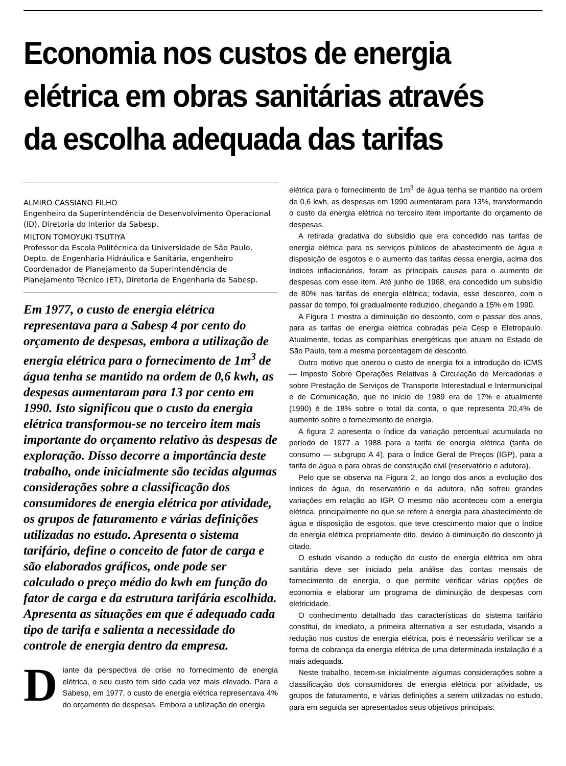Economia nos custos de energia elétrica em obras sanitárias através da escolha adequada das tarifas
ALMIRO CASSIANO FILHO
Engenheiro da Superintendência de Desenvolvimento Operacional (ID), Diretoria do Interior da Sabesp.
MILTON TOMOYUKI TSUTIYA
Professor da Escola Politécnica da Universidade de São Paulo, Depto. de Engenharia Hidráulica e Sanitária, engenheiro Coordenador de Planejamento da Superintendência de Planejamento Técnico (ET), Diretoria de Engenharia da Sabesp.
Em 1977, o custo de energia elétrica representava para a Sabesp 4 por cento do orçamento de despesas, embora a utilização de energia elétrica para o fornecimento de 1m<sup>3</sup> de água tenha se mantido na ordem de 0,6 kwh, as despesas aumentaram para 13 por cento em 1990. Isto significou que o custo da energia elétrica transformou-se no terceiro item mais importante do orçamento relativo às despesas de exploração. Disso decorre a importância deste trabalho, onde inicialmente são tecidas algumas considerações sobre a classificação dos consumidores de energia elétrica por atividade, os grupos de faturamento e várias definições utilizadas no estudo. Apresenta o sistema tarifário, define o conceito de fator de carga e são elaborados gráficos, onde pode ser calculado o preço médio do kwh em função do fator de carga e da estrutura tarifária escolhida. Apresenta as situações em que é adequado cada tipo de tarifa e salienta a necessidade do controle de energia dentro da empresa.
Diante da perspectiva de crise no fornecimento de energia elétrica, o seu custo tem sido cada vez mais elevado. Para a Sabesp, em 1977, o custo de energia elétrica representava 4% do orçamento de despesas. Embora a utilização de energia
elétrica para o fornecimento de 1m<sup>3</sup> de água tenha se mantido na ordem de 0,6 kwh, as despesas em 1990 aumentaram para 13%, transformando o custo da energia elétrica no terceiro item importante do orçamento de despesas.
A retirada gradativa do subsídio que era concedido nas tarifas de energia elétrica para os serviços públicos de abastecimento de água e disposição de esgotos e o aumento das tarifas dessa energia, acima dos índices inflacionários, foram as principais causas para o aumento de despesas com esse item. Até junho de 1968, era concedido um subsídio de 80% nas tarifas de energia elétrica; todavia, esse desconto, com o passar do tempo, foi gradualmente reduzido, chegando a 15% em 1990.
A Figura 1 mostra a diminuição do desconto, com o passar dos anos, para as tarifas de energia elétrica cobradas pela Cesp e Eletropaulo. Atualmente, todas as companhias energéticas que atuam no Estado de São Paulo, tem a mesma porcentagem de desconto.
Outro motivo que onerou o custo de energia foi a introdução do ICMS — Imposto Sobre Operações Relativas à Circulação de Mercadorias e sobre Prestação de Serviços de Transporte Interestadual e Intermunicipal e de Comunicação, que no início de 1989 era de 17% e atualmente (1990) é de 18% sobre o total da conta, o que representa 20,4% de aumento sobre o fornecimento de energia.
A figura 2 apresenta o índice da variação percentual acumulada no período de 1977 a 1988 para a tarifa de energia elétrica (tarifa de consumo — subgrupo A 4), para o Índice Geral de Preços (IGP), para a tarifa de água e para obras de construção civil (reservatório e adutora).
Pelo que se observa na Figura 2, ao longo dos anos a evolução dos índices de água, do reservatório e da adutora, não sofreu grandes variações em relação ao IGP. O mesmo não aconteceu com a energia elétrica, principalmente no que se refere à energia para abastecimento de água e disposição de esgotos, que teve crescimento maior que o índice de energia elétrica propriamente dito, devido à diminuição do desconto já citado.
O estudo visando a redução do custo de energia elétrica em obra sanitária deve ser iniciado pela análise das contas mensais de fornecimento de energia, o que permite verificar várias opções de economia e elaborar um programa de diminuição de despesas com eletricidade.
O conhecimento detalhado das características do sistema tarifário constitui, de imediato, a primeira alternativa a ser estudada, visando a redução nos custos de energia elétrica, pois é necessário verificar se a forma de cobrança da energia elétrica de uma determinada instalação é a mais adequada.
Neste trabalho, tecem-se inicialmente algumas considerações sobre a classificação dos consumidores de energia elétrica por atividade, os grupos de faturamento, e várias definições a serem utilizadas no estudo, para em seguida ser apresentados seus objetivos principais: